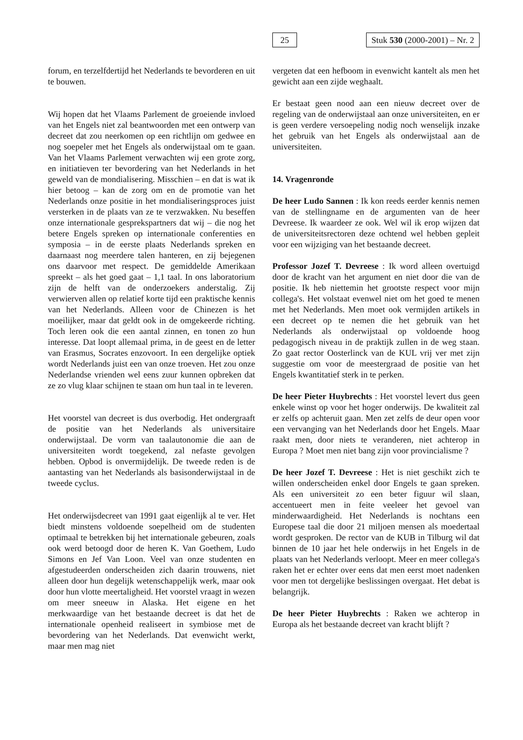25 Stuk 530 (2000-2001) – Nr. 2
forum, en terzelfdertijd het Nederlands te bevorderen en uit te bouwen.
Wij hopen dat het Vlaams Parlement de groeiende invloed van het Engels niet zal beantwoorden met een ontwerp van decreet dat zou neerkomen op een richtlijn om gedwee en nog soepeler met het Engels als onderwijstaal om te gaan. Van het Vlaams Parlement verwachten wij een grote zorg, en initiatieven ter bevordering van het Nederlands in het geweld van de mondialisering. Misschien – en dat is wat ik hier betoog – kan de zorg om en de promotie van het Nederlands onze positie in het mondialiseringsproces juist versterken in de plaats van ze te verzwakken. Nu beseffen onze internationale gesprekspartners dat wij – die nog het betere Engels spreken op internationale conferenties en symposia – in de eerste plaats Nederlands spreken en daarnaast nog meerdere talen hanteren, en zij bejegenen ons daarvoor met respect. De gemiddelde Amerikaan spreekt – als het goed gaat – 1,1 taal. In ons laboratorium zijn de helft van de onderzoekers anderstalig. Zij verwierven allen op relatief korte tijd een praktische kennis van het Nederlands. Alleen voor de Chinezen is het moeilijker, maar dat geldt ook in de omgekeerde richting. Toch leren ook die een aantal zinnen, en tonen zo hun interesse. Dat loopt allemaal prima, in de geest en de letter van Erasmus, Socrates enzovoort. In een dergelijke optiek wordt Nederlands juist een van onze troeven. Het zou onze Nederlandse vrienden wel eens zuur kunnen opbreken dat ze zo vlug klaar schijnen te staan om hun taal in te leveren.
Het voorstel van decreet is dus overbodig. Het ondergraaft de positie van het Nederlands als universitaire onderwijstaal. De vorm van taalautonomie die aan de universiteiten wordt toegekend, zal nefaste gevolgen hebben. Opbod is onvermijdelijk. De tweede reden is de aantasting van het Nederlands als basisonderwijstaal in de tweede cyclus.
Het onderwijsdecreet van 1991 gaat eigenlijk al te ver. Het biedt minstens voldoende soepelheid om de studenten optimaal te betrekken bij het internationale gebeuren, zoals ook werd betoogd door de heren K. Van Goethem, Ludo Simons en Jef Van Loon. Veel van onze studenten en afgestudeerden onderscheiden zich daarin trouwens, niet alleen door hun degelijk wetenschappelijk werk, maar ook door hun vlotte meertaligheid. Het voorstel vraagt in wezen om meer sneeuw in Alaska. Het eigene en het merkwaardige van het bestaande decreet is dat het de internationale openheid realiseert in symbiose met de bevordering van het Nederlands. Dat evenwicht werkt, maar men mag niet
vergeten dat een hefboom in evenwicht kantelt als men het gewicht aan een zijde weghaalt.
Er bestaat geen nood aan een nieuw decreet over de regeling van de onderwijstaal aan onze universiteiten, en er is geen verdere versoepeling nodig noch wenselijk inzake het gebruik van het Engels als onderwijstaal aan de universiteiten.
14. Vragenronde
De heer Ludo Sannen : Ik kon reeds eerder kennis nemen van de stellingname en de argumenten van de heer Devreese. Ik waardeer ze ook. Wel wil ik erop wijzen dat de universiteitsrectoren deze ochtend wel hebben gepleit voor een wijziging van het bestaande decreet.
Professor Jozef T. Devreese : Ik word alleen overtuigd door de kracht van het argument en niet door die van de positie. Ik heb niettemin het grootste respect voor mijn collega's. Het volstaat evenwel niet om het goed te menen met het Nederlands. Men moet ook vermijden artikels in een decreet op te nemen die het gebruik van het Nederlands als onderwijstaal op voldoende hoog pedagogisch niveau in de praktijk zullen in de weg staan. Zo gaat rector Oosterlinck van de KUL vrij ver met zijn suggestie om voor de meestergraad de positie van het Engels kwantitatief sterk in te perken.
De heer Pieter Huybrechts : Het voorstel levert dus geen enkele winst op voor het hoger onderwijs. De kwaliteit zal er zelfs op achteruit gaan. Men zet zelfs de deur open voor een vervanging van het Nederlands door het Engels. Maar raakt men, door niets te veranderen, niet achterop in Europa ? Moet men niet bang zijn voor provincialisme ?
De heer Jozef T. Devreese : Het is niet geschikt zich te willen onderscheiden enkel door Engels te gaan spreken. Als een universiteit zo een beter figuur wil slaan, accentueert men in feite veeleer het gevoel van minderwaardigheid. Het Nederlands is nochtans een Europese taal die door 21 miljoen mensen als moedertaal wordt gesproken. De rector van de KUB in Tilburg wil dat binnen de 10 jaar het hele onderwijs in het Engels in de plaats van het Nederlands verloopt. Meer en meer collega's raken het er echter over eens dat men eerst moet nadenken voor men tot dergelijke beslissingen overgaat. Het debat is belangrijk.
De heer Pieter Huybrechts : Raken we achterop in Europa als het bestaande decreet van kracht blijft ?